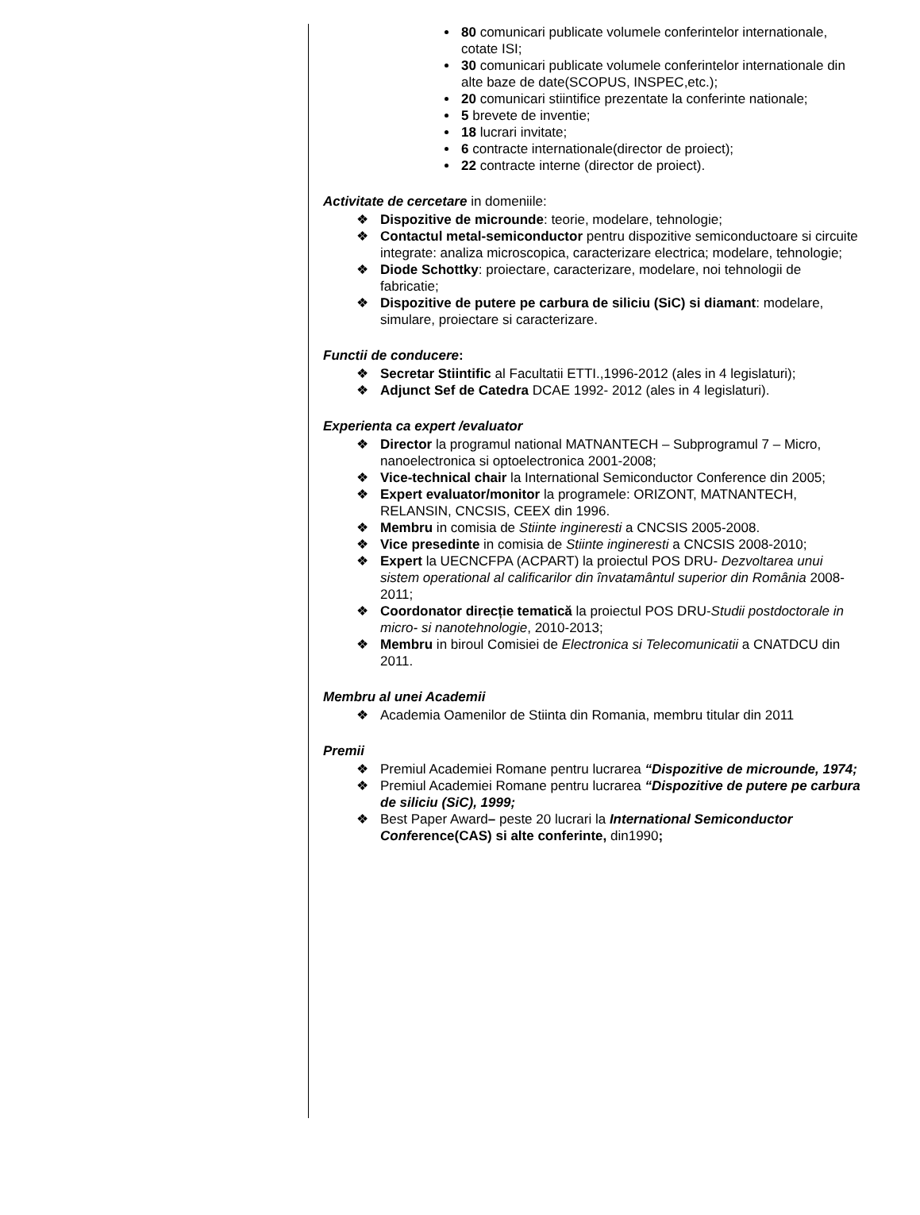80 comunicari publicate volumele conferintelor internationale, cotate ISI;
30 comunicari publicate volumele conferintelor internationale din alte baze de date(SCOPUS, INSPEC,etc.);
20 comunicari stiintifice prezentate la conferinte nationale;
5 brevete de inventie;
18 lucrari invitate;
6 contracte internationale(director de proiect);
22 contracte interne (director de proiect).
Activitate de cercetare in domeniile:
❖ Dispozitive de microunde: teorie, modelare, tehnologie;
❖ Contactul metal-semiconductor pentru dispozitive semiconductoare si circuite integrate: analiza microscopica, caracterizare electrica; modelare, tehnologie;
❖ Diode Schottky: proiectare, caracterizare, modelare, noi tehnologii de fabricatie;
❖ Dispozitive de putere pe carbura de siliciu (SiC) si diamant: modelare, simulare, proiectare si caracterizare.
Functii de conducere:
❖ Secretar Stiintific al Facultatii ETTI.,1996-2012 (ales in 4 legislaturi);
❖ Adjunct Sef de Catedra DCAE 1992- 2012 (ales in 4 legislaturi).
Experienta ca expert /evaluator
❖ Director la programul national MATNANTECH – Subprogramul 7 – Micro, nanoelectronica si optoelectronica 2001-2008;
❖ Vice-technical chair la International Semiconductor Conference din 2005;
❖ Expert evaluator/monitor la programele: ORIZONT, MATNANTECH, RELANSIN, CNCSIS, CEEX din 1996.
❖ Membru in comisia de Stiinte ingineresti a CNCSIS 2005-2008.
❖ Vice presedinte in comisia de Stiinte ingineresti a CNCSIS 2008-2010;
❖ Expert la UECNCFPA (ACPART) la proiectul POS DRU- Dezvoltarea unui sistem operational al calificarilor din învatamântul superior din România 2008-2011;
❖ Coordonator direcție tematică la proiectul POS DRU-Studii postdoctorale in micro- si nanotehnologie, 2010-2013;
❖ Membru in biroul Comisiei de Electronica si Telecomunicatii a CNATDCU din 2011.
Membru al unei Academii
❖ Academia Oamenilor de Stiinta din Romania, membru titular din 2011
Premii
❖ Premiul Academiei Romane pentru lucrarea “Dispozitive de microunde, 1974;
❖ Premiul Academiei Romane pentru lucrarea “Dispozitive de putere pe carbura de siliciu (SiC), 1999;
❖ Best Paper Award– peste 20 lucrari la International Semiconductor Conference(CAS) si alte conferinte, din1990;